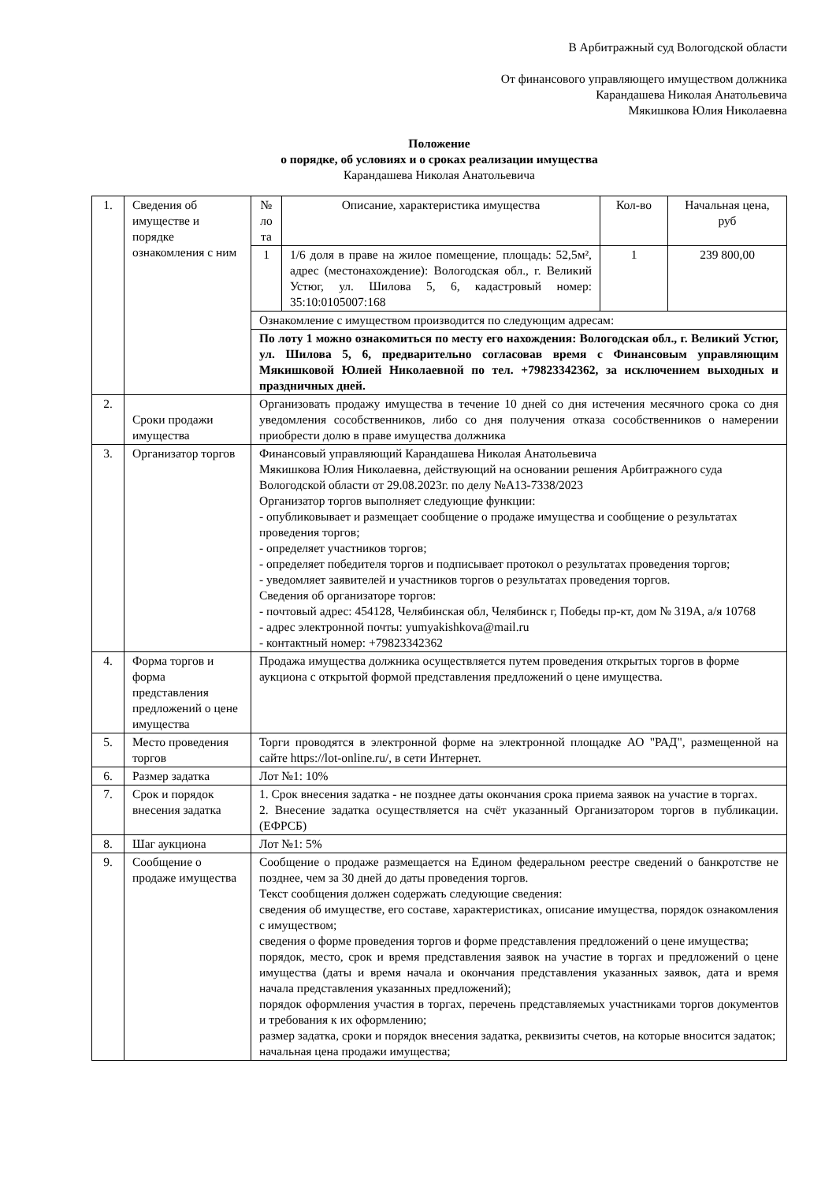В Арбитражный суд Вологодской области
От финансового управляющего имуществом должника
Карандашева Николая Анатольевича
Мякишкова Юлия Николаевна
Положение
о порядке, об условиях и о сроках реализации имущества
Карандашева Николая Анатольевича
| 1. | Сведения об имуществе и порядке ознакомления с ним | № ло та | Описание, характеристика имущества | Кол-во | Начальная цена, руб |
| | | 1 | 1/6 доля в праве на жилое помещение, площадь: 52,5м², адрес (местонахождение): Вологодская обл., г. Великий Устюг, ул. Шилова 5, 6, кадастровый номер: 35:10:0105007:168 | 1 | 239 800,00 |
| | | Ознакомление с имуществом производится по следующим адресам: | | | |
| | | По лоту 1 можно ознакомиться по месту его нахождения: Вологодская обл., г. Великий Устюг, ул. Шилова 5, 6, предварительно согласовав время с Финансовым управляющим Мякишковой Юлией Николаевной по тел. +79823342362, за исключением выходных и праздничных дней. | | | |
| 2. | Сроки продажи имущества | Организовать продажу имущества в течение 10 дней со дня истечения месячного срока со дня уведомления сособственников, либо со дня получения отказа сособственников о намерении приобрести долю в праве имущества должника | | | |
| 3. | Организатор торгов | Финансовый управляющий Карандашева Николая Анатольевича Мякишкова Юлия Николаевна, действующий на основании решения Арбитражного суда Вологодской области от 29.08.2023г. по делу №А13-7338/2023 Организатор торгов выполняет следующие функции: - опубликовывает и размещает сообщение о продаже имущества и сообщение о результатах проведения торгов; - определяет участников торгов; - определяет победителя торгов и подписывает протокол о результатах проведения торгов; - уведомляет заявителей и участников торгов о результатах проведения торгов. Сведения об организаторе торгов: - почтовый адрес: 454128, Челябинская обл, Челябинск г, Победы пр-кт, дом № 319А, а/я 10768 - адрес электронной почты: yumyakishkova@mail.ru - контактный номер: +79823342362 | | | |
| 4. | Форма торгов и форма представления предложений о цене имущества | Продажа имущества должника осуществляется путем проведения открытых торгов в форме аукциона с открытой формой представления предложений о цене имущества. | | | |
| 5. | Место проведения торгов | Торги проводятся в электронной форме на электронной площадке АО "РАД", размещенной на сайте https://lot-online.ru/, в сети Интернет. | | | |
| 6. | Размер задатка | Лот №1: 10% | | | |
| 7. | Срок и порядок внесения задатка | 1. Срок внесения задатка - не позднее даты окончания срока приема заявок на участие в торгах. 2. Внесение задатка осуществляется на счёт указанный Организатором торгов в публикации. (ЕФРСБ) | | | |
| 8. | Шаг аукциона | Лот №1: 5% | | | |
| 9. | Сообщение о продаже имущества | Сообщение о продаже размещается на Едином федеральном реестре сведений о банкротстве не позднее, чем за 30 дней до даты проведения торгов. Текст сообщения должен содержать следующие сведения: сведения об имуществе, его составе, характеристиках, описание имущества, порядок ознакомления с имуществом; сведения о форме проведения торгов и форме представления предложений о цене имущества; порядок, место, срок и время представления заявок на участие в торгах и предложений о цене имущества (даты и время начала и окончания представления указанных заявок, дата и время начала представления указанных предложений); порядок оформления участия в торгах, перечень представляемых участниками торгов документов и требования к их оформлению; размер задатка, сроки и порядок внесения задатка, реквизиты счетов, на которые вносится задаток; начальная цена продажи имущества; | | | |